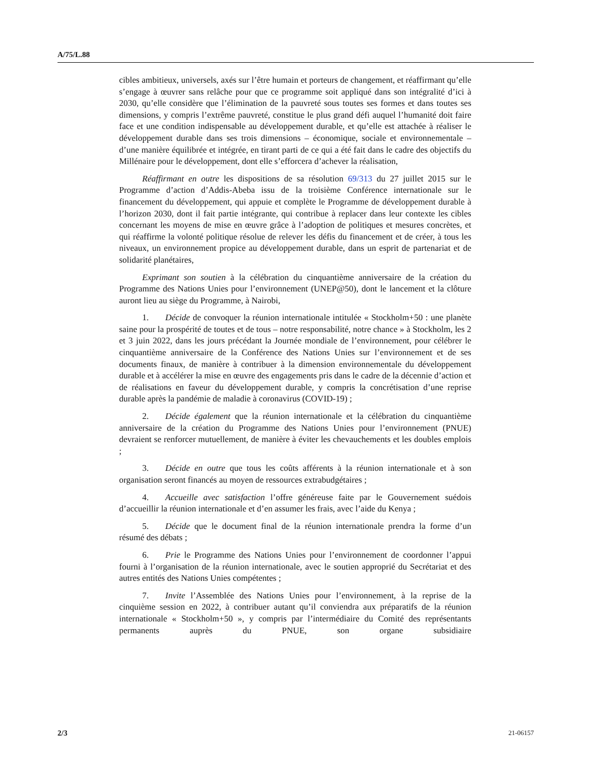A/75/L.88
cibles ambitieux, universels, axés sur l’être humain et porteurs de changement, et réaffirmant qu’elle s’engage à œuvrer sans relâche pour que ce programme soit appliqué dans son intégralité d’ici à 2030, qu’elle considère que l’élimination de la pauvreté sous toutes ses formes et dans toutes ses dimensions, y compris l’extrême pauvreté, constitue le plus grand défi auquel l’humanité doit faire face et une condition indispensable au développement durable, et qu’elle est attachée à réaliser le développement durable dans ses trois dimensions – économique, sociale et environnementale – d’une manière équilibrée et intégrée, en tirant parti de ce qui a été fait dans le cadre des objectifs du Millénaire pour le développement, dont elle s’efforcera d’achever la réalisation,
Réaffirmant en outre les dispositions de sa résolution 69/313 du 27 juillet 2015 sur le Programme d’action d’Addis-Abeba issu de la troisième Conférence internationale sur le financement du développement, qui appuie et complète le Programme de développement durable à l’horizon 2030, dont il fait partie intégrante, qui contribue à replacer dans leur contexte les cibles concernant les moyens de mise en œuvre grâce à l’adoption de politiques et mesures concrètes, et qui réaffirme la volonté politique résolue de relever les défis du financement et de créer, à tous les niveaux, un environnement propice au développement durable, dans un esprit de partenariat et de solidarité planétaires,
Exprimant son soutien à la célébration du cinquantième anniversaire de la création du Programme des Nations Unies pour l’environnement (UNEP@50), dont le lancement et la clôture auront lieu au siège du Programme, à Nairobi,
1. Décide de convoquer la réunion internationale intitulée « Stockholm+50 : une planète saine pour la prospérité de toutes et de tous – notre responsabilité, notre chance » à Stockholm, les 2 et 3 juin 2022, dans les jours précédant la Journée mondiale de l’environnement, pour célébrer le cinquantième anniversaire de la Conférence des Nations Unies sur l’environnement et de ses documents finaux, de manière à contribuer à la dimension environnementale du développement durable et à accélérer la mise en œuvre des engagements pris dans le cadre de la décennie d’action et de réalisations en faveur du développement durable, y compris la concrétisation d’une reprise durable après la pandémie de maladie à coronavirus (COVID-19) ;
2. Décide également que la réunion internationale et la célébration du cinquantième anniversaire de la création du Programme des Nations Unies pour l’environnement (PNUE) devraient se renforcer mutuellement, de manière à éviter les chevauchements et les doubles emplois ;
3. Décide en outre que tous les coûts afférents à la réunion internationale et à son organisation seront financés au moyen de ressources extrabudgétaires ;
4. Accueille avec satisfaction l’offre généreuse faite par le Gouvernement suédois d’accueillir la réunion internationale et d’en assumer les frais, avec l’aide du Kenya ;
5. Décide que le document final de la réunion internationale prendra la forme d’un résumé des débats ;
6. Prie le Programme des Nations Unies pour l’environnement de coordonner l’appui fourni à l’organisation de la réunion internationale, avec le soutien approprié du Secrétariat et des autres entités des Nations Unies compétentes ;
7. Invite l’Assemblée des Nations Unies pour l’environnement, à la reprise de la cinquième session en 2022, à contribuer autant qu’il conviendra aux préparatifs de la réunion internationale « Stockholm+50 », y compris par l’intermédiaire du Comité des représentants permanents auprès du PNUE, son organe subsidiaire
2/3 21-06157